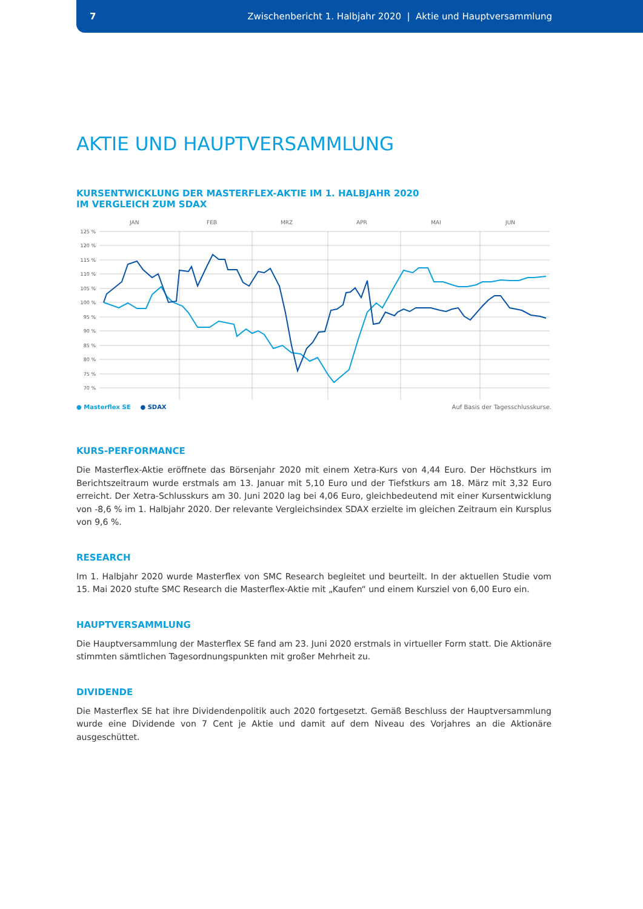7 Zwischenbericht 1. Halbjahr 2020 | Aktie und Hauptversammlung
AKTIE UND HAUPTVERSAMMLUNG
KURSENTWICKLUNG DER MASTERFLEX-AKTIE IM 1. HALBJAHR 2020
IM VERGLEICH ZUM SDAX
JAN
FEB
MRZ
APR
MAI
JUN
125 %
120 %
115 %
110 %
105 %
100 %
95 %
90 %
85 %
80 %
75 %
70 %
● Masterflex SE ● SDAX Auf Basis der Tagesschlusskurse.
KURS-PERFORMANCE
Die Masterflex-Aktie eröffnete das Börsenjahr 2020 mit einem Xetra-Kurs von 4,44 Euro. Der Höchstkurs im Berichtszeitraum wurde erstmals am 13. Januar mit 5,10 Euro und der Tiefstkurs am 18. März mit 3,32 Euro erreicht. Der Xetra-Schlusskurs am 30. Juni 2020 lag bei 4,06 Euro, gleichbedeutend mit einer Kursentwicklung von -8,6 % im 1. Halbjahr 2020. Der relevante Vergleichsindex SDAX erzielte im gleichen Zeitraum ein Kursplus von 9,6 %.
RESEARCH
Im 1. Halbjahr 2020 wurde Masterflex von SMC Research begleitet und beurteilt. In der aktuellen Studie vom 15. Mai 2020 stufte SMC Research die Masterflex-Aktie mit „Kaufen“ und einem Kursziel von 6,00 Euro ein.
HAUPTVERSAMMLUNG
Die Hauptversammlung der Masterflex SE fand am 23. Juni 2020 erstmals in virtueller Form statt. Die Aktionäre stimmten sämtlichen Tagesordnungspunkten mit großer Mehrheit zu.
DIVIDENDE
Die Masterflex SE hat ihre Dividendenpolitik auch 2020 fortgesetzt. Gemäß Beschluss der Hauptversammlung wurde eine Dividende von 7 Cent je Aktie und damit auf dem Niveau des Vorjahres an die Aktionäre ausgeschüttet.